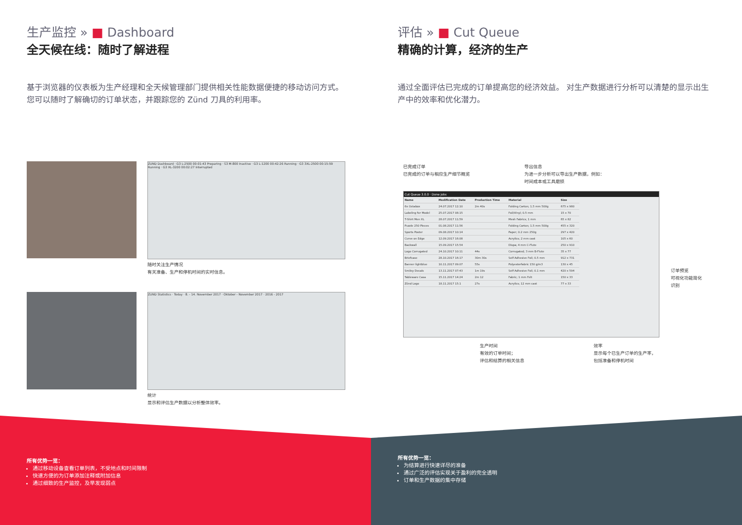生产监控 » ■ Dashboard
全天候在线：随时了解进程
基于浏览器的仪表板为生产经理和全天候管理部门提供相关性能数据便捷的移动访问方式。 您可以随时了解确切的订单状态，并跟踪您的 Zünd 刀具的利用率。
评估 » ■ Cut Queue
精确的计算，经济的生产
通过全面评估已完成的订单提高您的经济效益。 对生产数据进行分析可以清楚的显示出生产中的效率和优化潜力。
ZUND Dashboard · G3 L-2500 00:01:43 Preparing · S3 M-800 Inactive · G3 L-1200 00:42:26 Running · G3 3XL-2500 00:15:59 Running · G3 XL-3200 00:02:27 Interrupted
随时关注生产情况
有关准备、生产和停机时间的实时信息。
ZUND Statistics · Today · 8. - 14. November 2017 · Oktober - November 2017 · 2016 - 2017
统计
显示和评估生产数据以分析整体效率。
已完成订单
已完成的订单与相应生产细节概览
导出信息
为进一步分析可以导出生产数据，例如：
时间成本或工具磨损
Cut Queue 3.0.0 · Done jobs
| Name | Modification Date | Production Time | Material | Size |
| --- | --- | --- | --- | --- |
| 6x Octabox | 24.07.2017 12:10 | 2m 40s | Folding Carton; 1.5 mm 500g | 675 x 980 |
| Labeling for Model | 25.07.2017 08:15 | | Foil/Vinyl; 0.5 mm | 15 x 70 |
| T-Shirt Men XL | 28.07.2017 11:59 | | Mesh Fabrics; 1 mm | 65 x 82 |
| Puzzle 250 Pieces | 01.08.2017 11:56 | | Folding Carton; 1.5 mm 500g | 455 x 320 |
| Sports Poster | 09.08.2017 10:14 | | Paper; 0.2 mm 250g | 297 x 420 |
| Curve on Edge | 12.09.2017 16:08 | | Acrylics; 2 mm cast | 105 x 60 |
| Backwall | 15.09.2017 15:54 | | Dispa; 4 mm C-Flute | 250 x 910 |
| Logo Corrugated | 24.10.2017 10:11 | 44s | Corrugated; 3 mm B-Flute | 35 x 77 |
| Briefcase | 28.10.2017 16:17 | 30m 30s | Self Adhesive Foil; 0.5 mm | 912 x 731 |
| Banner lightblue | 10.11.2017 09:07 | 55s | Polyesterfabric 150 g/m3 | 130 x 45 |
| Smiley Decals | 13.11.2017 07:43 | 1m 19s | Self Adhesive Foil; 0.1 mm | 420 x 594 |
| Tableware Casa | 15.11.2017 14:24 | 2m 12 | Fabric; 1 mm Felt | 150 x 33 |
| Zünd Logo | 18.11.2017 15:1 | 27s | Acrylics; 12 mm cast | 77 x 33 |
订单预览
可视化功能简化
识别
生产时间
有效的订单时间；
评估和结算的相关信息
效率
显示每个已生产订单的生产率，
包括准备和停机时间
所有优势一览：
通过移动设备查看订单列表，不受地点和时间限制
快速方便的为订单添加注释或附加信息
通过细致的生产监控，及早发现弱点
所有优势一览：
为结算进行快速详尽的准备
通过广泛的评估实现关于盈利的完全透明
订单和生产数据的集中存储